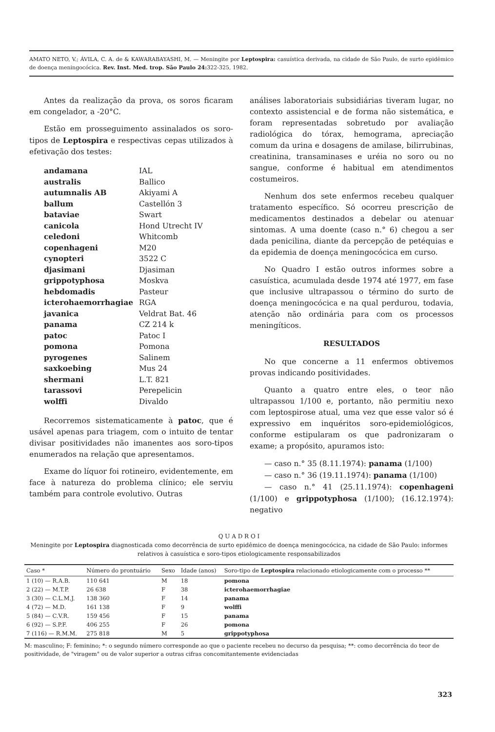AMATO NETO, V.; ÁVILA, C. A. de & KAWARABAYASHI, M. — Meningite por Leptospira: casuística derivada, na cidade de São Paulo, de surto epidêmico de doença meningocócica. Rev. Inst. Med. trop. São Paulo 24: 322-325, 1982.
Antes da realização da prova, os soros ficaram em congelador, a -20°C.
Estão em prosseguimento assinalados os soro-tipos de Leptospira e respectivas cepas utilizados à efetivação dos testes:
| andamana | IAL |
| australis | Ballico |
| autumnalis AB | Akiyami A |
| ballum | Castellón 3 |
| bataviae | Swart |
| canicola | Hond Utrecht IV |
| celedoni | Whitcomb |
| copenhageni | M20 |
| cynopteri | 3522 C |
| djasimani | Djasiman |
| grippotyphosa | Moskva |
| hebdomadis | Pasteur |
| icterohaemorrhagiae | RGA |
| javanica | Veldrat Bat. 46 |
| panama | CZ 214 k |
| patoc | Patoc I |
| pomona | Pomona |
| pyrogenes | Salinem |
| saxkoebing | Mus 24 |
| shermani | L.T. 821 |
| tarassovi | Perepelicin |
| wolffi | Divaldo |
Recorremos sistematicamente à patoc, que é usável apenas para triagem, com o intuito de tentar divisar positividades não imanentes aos soro-tipos enumerados na relação que apresentamos.
Exame do líquor foi rotineiro, evidentemente, em face à natureza do problema clínico; ele serviu também para controle evolutivo. Outras
análises laboratoriais subsidiárias tiveram lugar, no contexto assistencial e de forma não sistemática, e foram representadas sobretudo por avaliação radiológica do tórax, hemograma, apreciação comum da urina e dosagens de amilase, bilirrubinas, creatinina, transaminases e uréia no soro ou no sangue, conforme é habitual em atendimentos costumeiros.
Nenhum dos sete enfermos recebeu qualquer tratamento específico. Só ocorreu prescrição de medicamentos destinados a debelar ou atenuar sintomas. A uma doente (caso n.° 6) chegou a ser dada penicilina, diante da percepção de petéquias e da epidemia de doença meningocócica em curso.
No Quadro I estão outros informes sobre a casuística, acumulada desde 1974 até 1977, em fase que inclusive ultrapassou o término do surto de doença meningocócica e na qual perdurou, todavia, atenção não ordinária para com os processos meningíticos.
RESULTADOS
No que concerne a 11 enfermos obtivemos provas indicando positividades.
Quanto a quatro entre eles, o teor não ultrapassou 1/100 e, portanto, não permitiu nexo com leptospirose atual, uma vez que esse valor só é expressivo em inquéritos soro-epidemiológicos, conforme estipularam os que padronizaram o exame; a propósito, apuramos isto:
— caso n.° 35 (8.11.1974): panama (1/100)
— caso n.° 36 (19.11.1974): panama (1/100)
— caso n.° 41 (25.11.1974): copenhageni (1/100) e grippotyphosa (1/100); (16.12.1974): negativo
Q U A D R O I
Meningite por Leptospira diagnosticada como decorrência de surto epidêmico de doença meningocócica, na cidade de São Paulo: informes relativos à casuística e soro-tipos etiologicamente responsabilizados
| Caso * | Número do prontuário | Sexo | Idade (anos) | Soro-tipo de Leptospira relacionado etiologicamente com o processo ** |
| --- | --- | --- | --- | --- |
| 1 (10) — R.A.B. | 110 641 | M | 18 | pomona |
| 2 (22) — M.T.P. | 26 638 | F | 38 | icterohaemorrhagiae |
| 3 (30) — C.L.M.J. | 138 360 | F | 14 | panama |
| 4 (72) — M.D. | 161 138 | F | 9 | wolffi |
| 5 (84) — C.V.R. | 159 456 | F | 15 | panama |
| 6 (92) — S.P.F. | 406 255 | F | 26 | pomona |
| 7 (116) — R.M.M. | 275 818 | M | 5 | grippotyphosa |
M: masculino; F: feminino; *: o segundo número corresponde ao que o paciente recebeu no decurso da pesquisa; **: como decorrência do teor de positividade, de "viragem" ou de valor superior a outras cifras concomitantemente evidenciadas
323